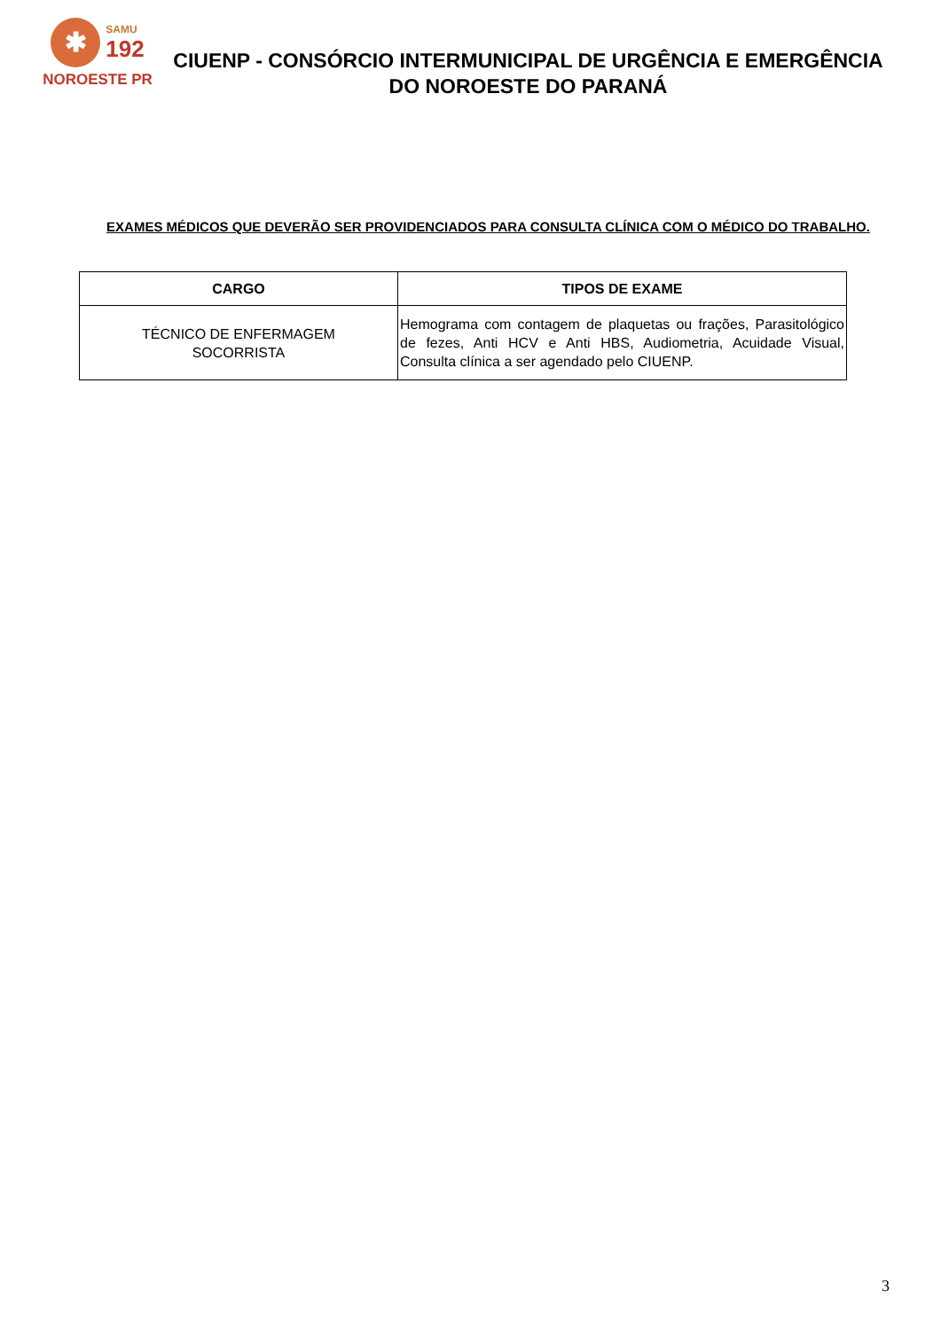✱
SAMU
192
NOROESTE PR
CIUENP - CONSÓRCIO INTERMUNICIPAL DE URGÊNCIA E EMERGÊNCIA DO NOROESTE DO PARANÁ
EXAMES MÉDICOS QUE DEVERÃO SER PROVIDENCIADOS PARA CONSULTA CLÍNICA COM O MÉDICO DO TRABALHO.
| CARGO | TIPOS DE EXAME |
| --- | --- |
| TÉCNICO DE ENFERMAGEM SOCORRISTA | Hemograma com contagem de plaquetas ou frações, Parasitológico de fezes, Anti HCV e Anti HBS, Audiometria, Acuidade Visual, Consulta clínica a ser agendado pelo CIUENP. |
3